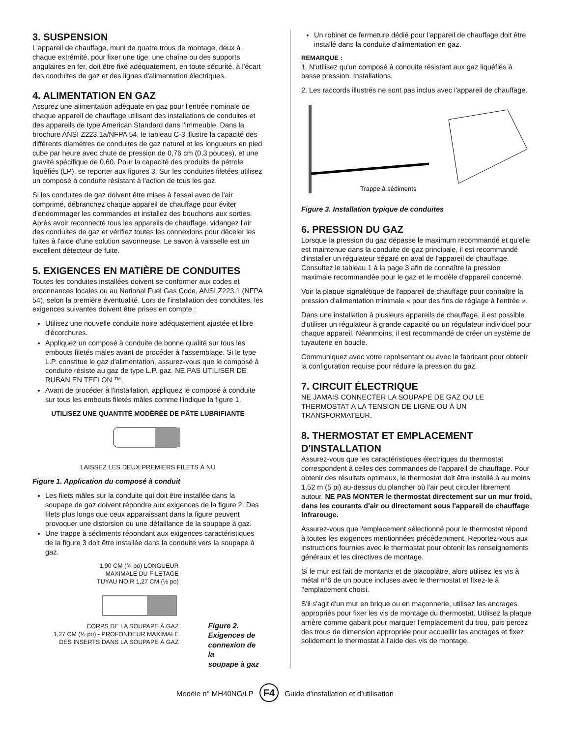3. SUSPENSION
L'appareil de chauffage, muni de quatre trous de montage, deux à chaque extrémité, pour fixer une tige, une chaîne ou des supports angulaires en fer, doit être fixé adéquatement, en toute sécurité, à l'écart des conduites de gaz et des lignes d'alimentation électriques.
4. ALIMENTATION EN GAZ
Assurez une alimentation adéquate en gaz pour l'entrée nominale de chaque appareil de chauffage utilisant des installations de conduites et des appareils de type American Standard dans l'immeuble. Dans la brochure ANSI Z223.1a/NFPA 54, le tableau C-3 illustre la capacité des différents diamètres de conduites de gaz naturel et les longueurs en pied cube par heure avec chute de pression de 0,76 cm (0,3 pouces), et une gravité spécifique de 0,60. Pour la capacité des produits de pétrole liquéfiés (LP), se reporter aux figures 3. Sur les conduites filetées utilisez un composé à conduite résistant à l'action de tous les gaz.
Si les conduites de gaz doivent être mises à l'essai avec de l'air comprimé, débranchez chaque appareil de chauffage pour éviter d'endommager les commandes et installez des bouchons aux sorties. Après avoir reconnecté tous les appareils de chauffage, vidangez l'air des conduites de gaz et vérifiez toutes les connexions pour déceler les fuites à l'aide d'une solution savonneuse. Le savon à vaisselle est un excellent détecteur de fuite.
5. EXIGENCES EN MATIÈRE DE CONDUITES
Toutes les conduites installées doivent se conformer aux codes et ordonnances locales ou au National Fuel Gas Code, ANSI Z223.1 (NFPA 54), selon la première éventualité. Lors de l'installation des conduites, les exigences suivantes doivent être prises en compte :
Utilisez une nouvelle conduite noire adéquatement ajustée et libre d'écorchures.
Appliquez un composé à conduite de bonne qualité sur tous les embouts filetés mâles avant de procéder à l'assemblage. Si le type L.P. constitue le gaz d'alimentation, assurez-vous que le composé à conduite résiste au gaz de type L.P. gaz. NE PAS UTILISER DE RUBAN EN TEFLON ™.
Avant de procéder à l'installation, appliquez le composé à conduite sur tous les embouts filetés mâles comme l'indique la figure 1.
UTILISEZ UNE QUANTITÉ MODÉRÉE DE PÂTE LUBRIFIANTE
LAISSEZ LES DEUX PREMIERS FILETS À NU
Figure 1. Application du composé à conduit
Les filets mâles sur la conduite qui doit être installée dans la soupape de gaz doivent répondre aux exigences de la figure 2. Des filets plus longs que ceux apparaissant dans la figure peuvent provoquer une distorsion ou une défaillance de la soupape à gaz.
Une trappe à sédiments répondant aux exigences caractéristiques de la figure 3 doit être installée dans la conduite vers la soupape à gaz.
1,90 CM (¾ po) LONGUEUR
MAXIMALE DU FILETAGE
TUYAU NOIR 1,27 CM (½ po)
CORPS DE LA SOUPAPE À GAZ
1,27 CM (½ po) - PROFONDEUR MAXIMALE
DES INSERTS DANS LA SOUPAPE À GAZ
Figure 2.
Exigences de
connexion de la
soupape à gaz
Un robinet de fermeture dédié pour l'appareil de chauffage doit être installé dans la conduite d'alimentation en gaz.
REMARQUE :
1. N'utilisez qu'un composé à conduite résistant aux gaz liquéfiés à basse pression. Installations.
2. Les raccords illustrés ne sont pas inclus avec l'appareil de chauffage.
Trappe à sédiments
Figure 3. Installation typique de conduites
6. PRESSION DU GAZ
Lorsque la pression du gaz dépasse le maximum recommandé et qu'elle est maintenue dans la conduite de gaz principale, il est recommandé d'installer un régulateur séparé en aval de l'appareil de chauffage. Consultez le tableau 1 à la page 3 afin de connaître la pression maximale recommandée pour le gaz et le modèle d'appareil concerné.
Voir la plaque signalétique de l'appareil de chauffage pour connaître la pression d'alimentation minimale « pour des fins de réglage à l'entrée ».
Dans une installation à plusieurs appareils de chauffage, il est possible d'utiliser un régulateur à grande capacité ou un régulateur individuel pour chaque appareil. Néanmoins, il est recommandé de créer un système de tuyauterie en boucle.
Communiquez avec votre représentant ou avec le fabricant pour obtenir la configuration requise pour réduire la pression du gaz.
7. CIRCUIT ÉLECTRIQUE
NE JAMAIS CONNECTER LA SOUPAPE DE GAZ OU LE THERMOSTAT À LA TENSION DE LIGNE OU À UN TRANSFORMATEUR.
8. THERMOSTAT ET EMPLACEMENT D'INSTALLATION
Assurez-vous que les caractéristiques électriques du thermostat correspondent à celles des commandes de l'appareil de chauffage. Pour obtenir des résultats optimaux, le thermostat doit être installé à au moins 1,52 m (5 pi) au-dessus du plancher où l'air peut circuler librement autour. NE PAS MONTER le thermostat directement sur un mur froid, dans les courants d'air ou directement sous l'appareil de chauffage infrarouge.
Assurez-vous que l'emplacement sélectionné pour le thermostat répond à toutes les exigences mentionnées précédemment. Reportez-vous aux instructions fournies avec le thermostat pour obtenir les renseignements généraux et les directives de montage.
Si le mur est fait de montants et de placoplâtre, alors utilisez les vis à métal n°6 de un pouce incluses avec le thermostat et fixez-le à l'emplacement choisi.
S'il s'agit d'un mur en brique ou en maçonnerie, utilisez les ancrages appropriés pour fixer les vis de montage du thermostat. Utilisez la plaque arrière comme gabarit pour marquer l'emplacement du trou, puis percez des trous de dimension appropriée pour accueillir les ancrages et fixez solidement le thermostat à l'aide des vis de montage.
Modèle n° MH40NG/LP F4 Guide d’installation et d’utilisation